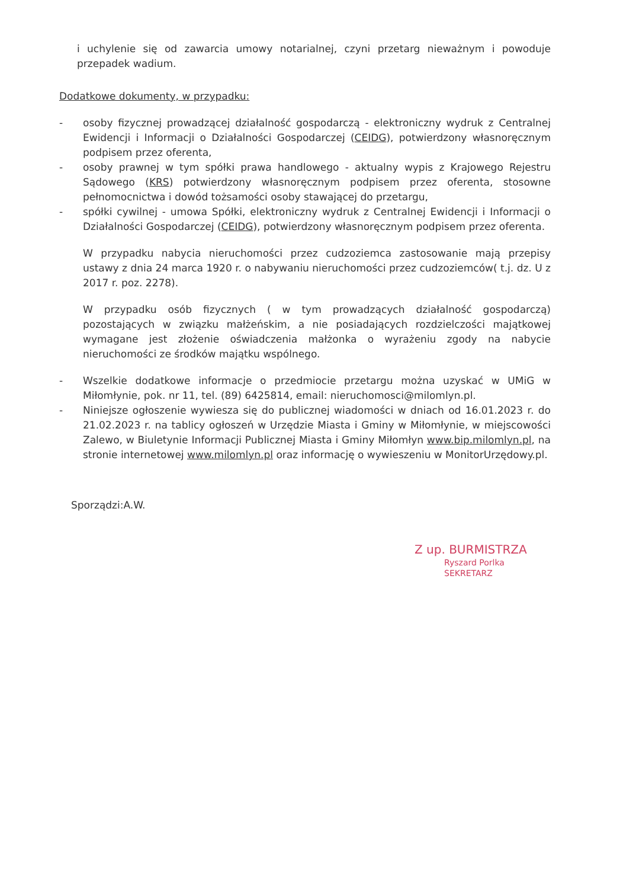i uchylenie się od zawarcia umowy notarialnej, czyni przetarg nieważnym i powoduje przepadek wadium.
Dodatkowe dokumenty, w przypadku:
- osoby fizycznej prowadzącej działalność gospodarczą - elektroniczny wydruk z Centralnej Ewidencji i Informacji o Działalności Gospodarczej (CEIDG), potwierdzony własnoręcznym podpisem przez oferenta,
- osoby prawnej w tym spółki prawa handlowego - aktualny wypis z Krajowego Rejestru Sądowego (KRS) potwierdzony własnoręcznym podpisem przez oferenta, stosowne pełnomocnictwa i dowód tożsamości osoby stawającej do przetargu,
- spółki cywilnej - umowa Spółki, elektroniczny wydruk z Centralnej Ewidencji i Informacji o Działalności Gospodarczej (CEIDG), potwierdzony własnoręcznym podpisem przez oferenta.
W przypadku nabycia nieruchomości przez cudzoziemca zastosowanie mają przepisy ustawy z dnia 24 marca 1920 r. o nabywaniu nieruchomości przez cudzoziemców( t.j. dz. U z 2017 r. poz. 2278).
W przypadku osób fizycznych ( w tym prowadzących działalność gospodarczą) pozostających w związku małżeńskim, a nie posiadających rozdzielczości majątkowej wymagane jest złożenie oświadczenia małżonka o wyrażeniu zgody na nabycie nieruchomości ze środków majątku wspólnego.
- Wszelkie dodatkowe informacje o przedmiocie przetargu można uzyskać w UMiG w Miłomłynie, pok. nr 11, tel. (89) 6425814, email: nieruchomosci@milomlyn.pl.
- Niniejsze ogłoszenie wywiesza się do publicznej wiadomości w dniach od 16.01.2023 r. do 21.02.2023 r. na tablicy ogłoszeń w Urzędzie Miasta i Gminy w Miłomłynie, w miejscowości Zalewo, w Biuletynie Informacji Publicznej Miasta i Gminy Miłomłyn www.bip.milomlyn.pl, na stronie internetowej www.milomlyn.pl oraz informację o wywieszeniu w MonitorUrzędowy.pl.
Sporządzi:A.W.
Z up. BURMISTRZA
Ryszard Porlka
SEKRETARZ